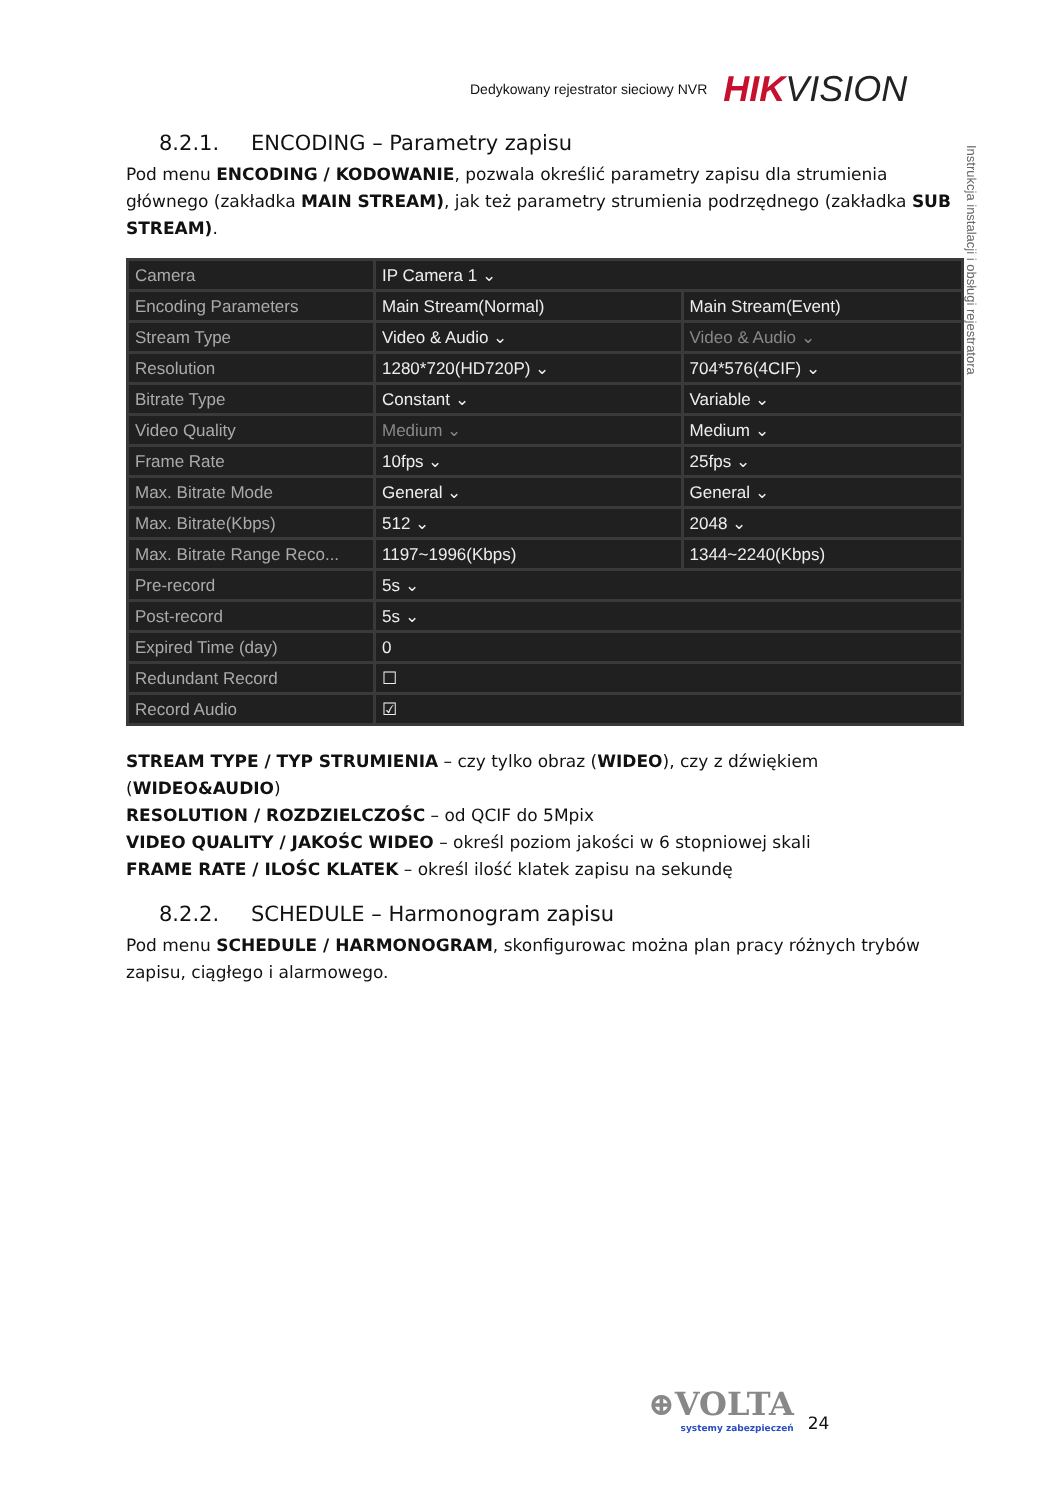Dedykowany rejestrator sieciowy NVR HIKVISION
Instrukcja instalacji i obsługi rejestratora
8.2.1. ENCODING – Parametry zapisu
Pod menu ENCODING / KODOWANIE, pozwala określić parametry zapisu dla strumienia głównego (zakładka MAIN STREAM), jak też parametry strumienia podrzędnego (zakładka SUB STREAM).
| Camera | IP Camera 1 ⌄ | |
| Encoding Parameters | Main Stream(Normal) | Main Stream(Event) |
| Stream Type | Video & Audio ⌄ | Video & Audio ⌄ |
| Resolution | 1280*720(HD720P) ⌄ | 704*576(4CIF) ⌄ |
| Bitrate Type | Constant ⌄ | Variable ⌄ |
| Video Quality | Medium ⌄ | Medium ⌄ |
| Frame Rate | 10fps ⌄ | 25fps ⌄ |
| Max. Bitrate Mode | General ⌄ | General ⌄ |
| Max. Bitrate(Kbps) | 512 ⌄ | 2048 ⌄ |
| Max. Bitrate Range Reco... | 1197~1996(Kbps) | 1344~2240(Kbps) |
| Pre-record | 5s ⌄ | |
| Post-record | 5s ⌄ | |
| Expired Time (day) | 0 | |
| Redundant Record | ☐ | |
| Record Audio | ☑ | |
STREAM TYPE / TYP STRUMIENIA – czy tylko obraz (WIDEO), czy z dźwiękiem (WIDEO&AUDIO)
RESOLUTION / ROZDZIELCZOŚC – od QCIF do 5Mpix
VIDEO QUALITY / JAKOŚC WIDEO – określ poziom jakości w 6 stopniowej skali
FRAME RATE / ILOŚC KLATEK – określ ilość klatek zapisu na sekundę
8.2.2. SCHEDULE – Harmonogram zapisu
Pod menu SCHEDULE / HARMONOGRAM, skonfigurowac można plan pracy różnych trybów zapisu, ciągłego i alarmowego.
⊕VOLTA
systemy zabezpieczeń
24